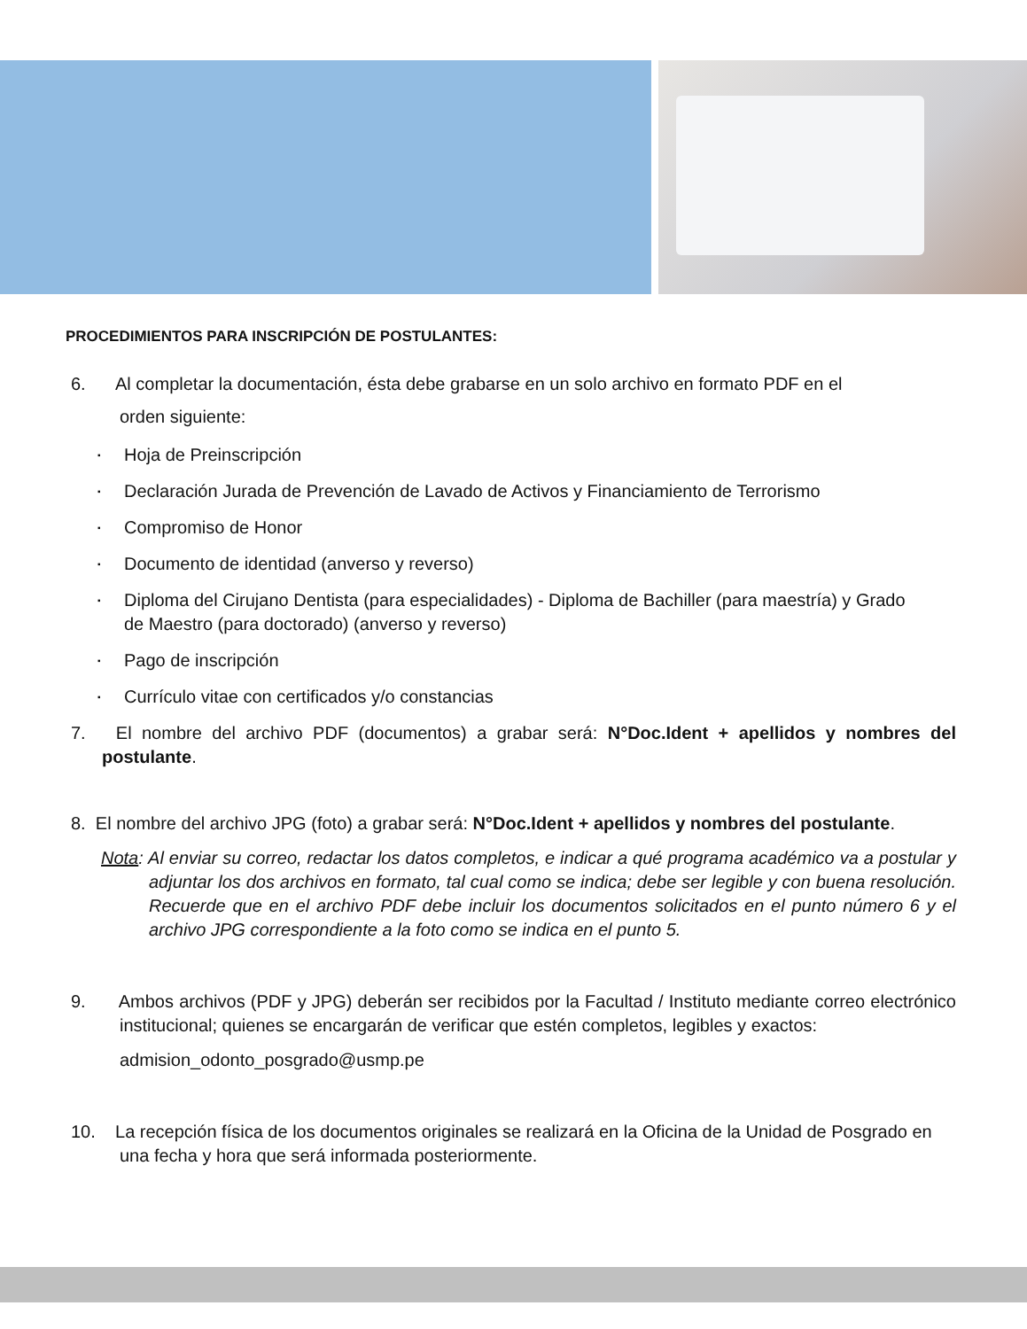PROCEDIMIENTOS PARA INSCRIPCIÓN DE POSTULANTES:
6. Al completar la documentación, ésta debe grabarse en un solo archivo en formato PDF en el
orden siguiente:
▪ Hoja de Preinscripción
▪ Declaración Jurada de Prevención de Lavado de Activos y Financiamiento de Terrorismo
▪ Compromiso de Honor
▪ Documento de identidad (anverso y reverso)
▪ Diploma del Cirujano Dentista (para especialidades) - Diploma de Bachiller (para maestría) y Grado de Maestro (para doctorado) (anverso y reverso)
▪ Pago de inscripción
▪ Currículo vitae con certificados y/o constancias
7. El nombre del archivo PDF (documentos) a grabar será: N°Doc.Ident + apellidos y nombres del postulante.
8. El nombre del archivo JPG (foto) a grabar será: N°Doc.Ident + apellidos y nombres del postulante.
Nota: Al enviar su correo, redactar los datos completos, e indicar a qué programa académico va a postular y adjuntar los dos archivos en formato, tal cual como se indica; debe ser legible y con buena resolución. Recuerde que en el archivo PDF debe incluir los documentos solicitados en el punto número 6 y el archivo JPG correspondiente a la foto como se indica en el punto 5.
9. Ambos archivos (PDF y JPG) deberán ser recibidos por la Facultad / Instituto mediante correo electrónico institucional; quienes se encargarán de verificar que estén completos, legibles y exactos:
admision_odonto_posgrado@usmp.pe
10. La recepción física de los documentos originales se realizará en la Oficina de la Unidad de Posgrado en una fecha y hora que será informada posteriormente.